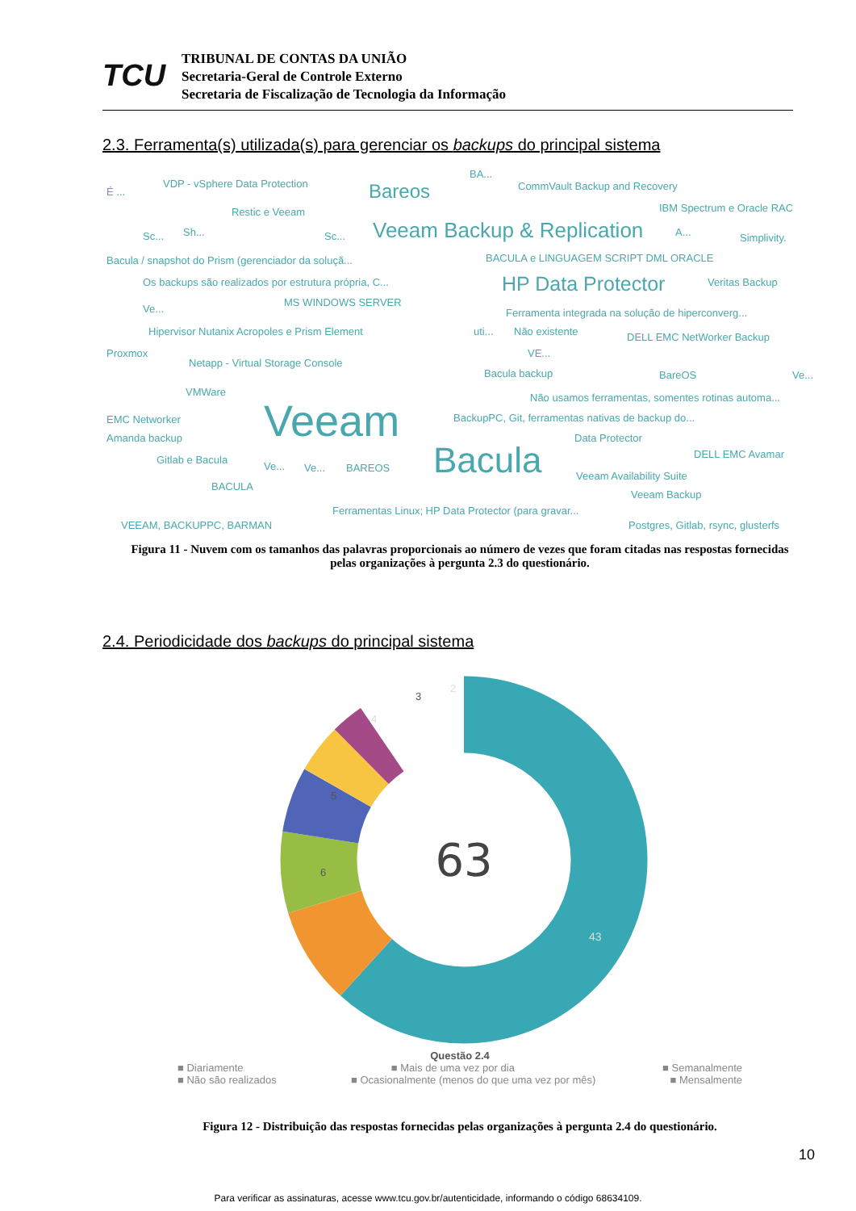TCU
TRIBUNAL DE CONTAS DA UNIÃO
Secretaria-Geral de Controle Externo
Secretaria de Fiscalização de Tecnologia da Informação
2.3. Ferramenta(s) utilizada(s) para gerenciar os backups do principal sistema
É ...
VDP - vSphere Data Protection Bareos
BA...
CommVault Backup and Recovery
Restic e Veeam IBM Spectrum e Oracle RAC
Sc... Sh... Sc... Veeam Backup & Replication A... Simplivity.
Bacula / snapshot do Prism (gerenciador da soluçã... BACULA e LINGUAGEM SCRIPT DML ORACLE
Os backups são realizados por estrutura própria, C... HP Data Protector Veritas Backup
Ve...
MS WINDOWS SERVER
Ferramenta integrada na solução de hiperconverg...
Hipervisor Nutanix Acropoles e Prism Element uti... Não existente DELL EMC NetWorker Backup
Proxmox
Netapp - Virtual Storage Console
VE...
Bacula backup BareOS Ve...
VMWare Não usamos ferramentas, somentes rotinas automa... Veeam EMC Networker BackupPC, Git, ferramentas nativas de backup do...
Amanda backup Data Protector
DELL EMC Avamar Gitlab e Bacula
Ve... Ve... BAREOS Bacula Veeam Availability Suite
BACULA
Veeam Backup
Ferramentas Linux; HP Data Protector (para gravar...
VEEAM, BACKUPPC, BARMAN Postgres, Gitlab, rsync, glusterfs
Figura 11 - Nuvem com os tamanhos das palavras proporcionais ao número de vezes que foram citadas nas respostas fornecidas pelas organizações à pergunta 2.3 do questionário.
2.4. Periodicidade dos backups do principal sistema
63
43
6
5
4
3
2
Questão 2.4
■ Diariamente ■ Mais de uma vez por dia ■ Semanalmente
■ Não são realizados ■ Ocasionalmente (menos do que uma vez por mês) ■ Mensalmente
Figura 12 - Distribuição das respostas fornecidas pelas organizações à pergunta 2.4 do questionário.
10
Para verificar as assinaturas, acesse www.tcu.gov.br/autenticidade, informando o código 68634109.